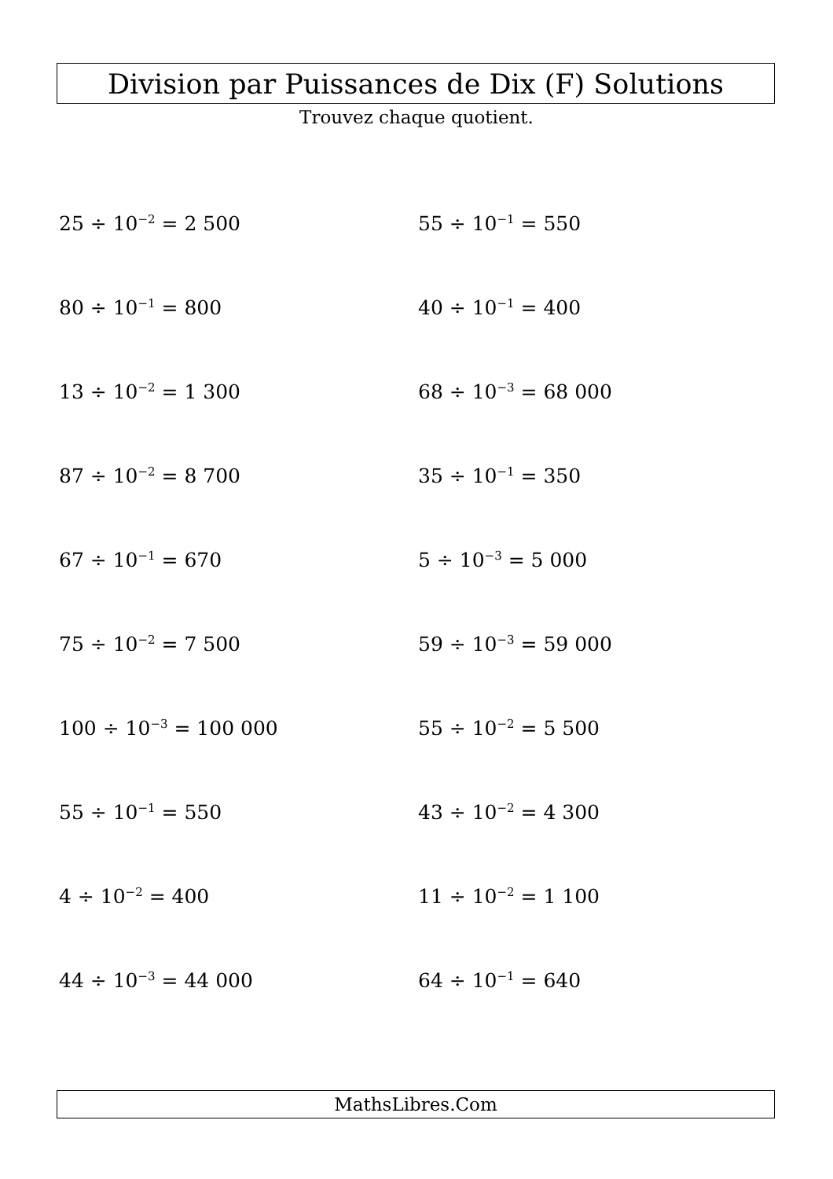Division par Puissances de Dix (F) Solutions
Trouvez chaque quotient.
25 ÷ 10<sup>−2</sup> = 2 500
55 ÷ 10<sup>−1</sup> = 550
80 ÷ 10<sup>−1</sup> = 800
40 ÷ 10<sup>−1</sup> = 400
13 ÷ 10<sup>−2</sup> = 1 300
68 ÷ 10<sup>−3</sup> = 68 000
87 ÷ 10<sup>−2</sup> = 8 700
35 ÷ 10<sup>−1</sup> = 350
67 ÷ 10<sup>−1</sup> = 670
5 ÷ 10<sup>−3</sup> = 5 000
75 ÷ 10<sup>−2</sup> = 7 500
59 ÷ 10<sup>−3</sup> = 59 000
100 ÷ 10<sup>−3</sup> = 100 000
55 ÷ 10<sup>−2</sup> = 5 500
55 ÷ 10<sup>−1</sup> = 550
43 ÷ 10<sup>−2</sup> = 4 300
4 ÷ 10<sup>−2</sup> = 400
11 ÷ 10<sup>−2</sup> = 1 100
44 ÷ 10<sup>−3</sup> = 44 000
64 ÷ 10<sup>−1</sup> = 640
MathsLibres.Com